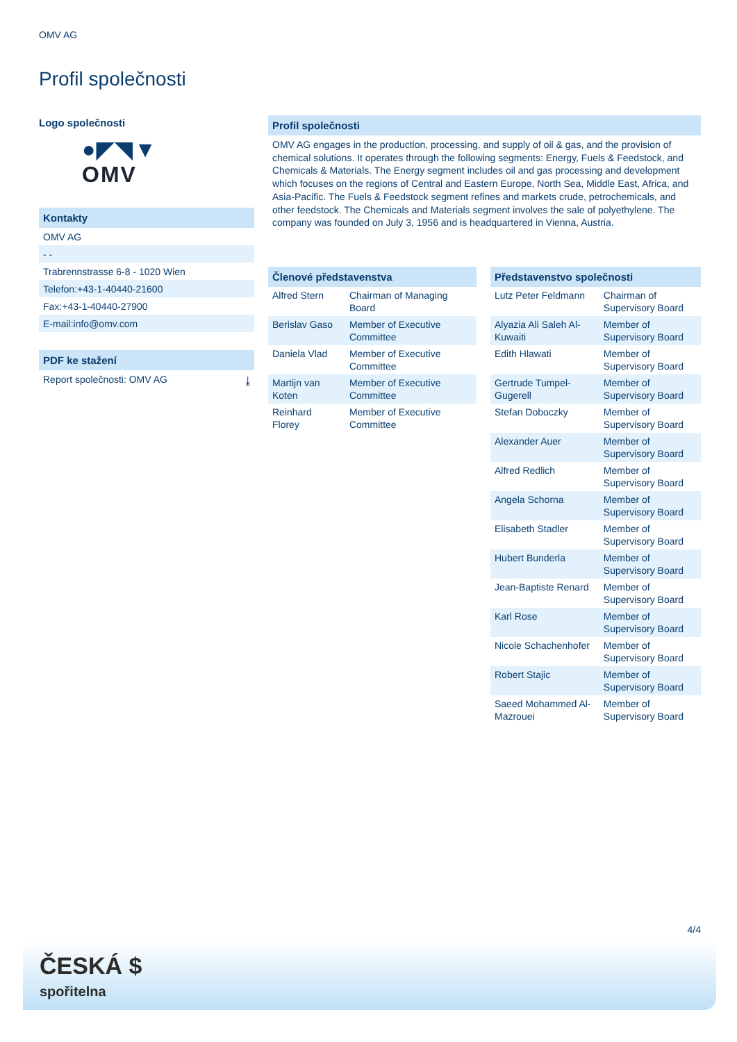OMV AG
Profil společnosti
Logo společnosti
●◤◥▼
OMV
Kontakty
OMV AG
- -
Trabrennstrasse 6-8 - 1020 Wien
Telefon:+43-1-40440-21600
Fax:+43-1-40440-27900
E-mail:info@omv.com
PDF ke stažení
Report společnosti: OMV AG ⤓
Profil společnosti
OMV AG engages in the production, processing, and supply of oil & gas, and the provision of chemical solutions. It operates through the following segments: Energy, Fuels & Feedstock, and Chemicals & Materials. The Energy segment includes oil and gas processing and development which focuses on the regions of Central and Eastern Europe, North Sea, Middle East, Africa, and Asia-Pacific. The Fuels & Feedstock segment refines and markets crude, petrochemicals, and other feedstock. The Chemicals and Materials segment involves the sale of polyethylene. The company was founded on July 3, 1956 and is headquartered in Vienna, Austria.
| Členové představenstva | |
| --- | --- |
| Alfred Stern | Chairman of Managing Board |
| Berislav Gaso | Member of Executive Committee |
| Daniela Vlad | Member of Executive Committee |
| Martijn van Koten | Member of Executive Committee |
| Reinhard Florey | Member of Executive Committee |
| Představenstvo společnosti | |
| --- | --- |
| Lutz Peter Feldmann | Chairman of Supervisory Board |
| Alyazia Ali Saleh Al-Kuwaiti | Member of Supervisory Board |
| Edith Hlawati | Member of Supervisory Board |
| Gertrude Tumpel-Gugerell | Member of Supervisory Board |
| Stefan Doboczky | Member of Supervisory Board |
| Alexander Auer | Member of Supervisory Board |
| Alfred Redlich | Member of Supervisory Board |
| Angela Schorna | Member of Supervisory Board |
| Elisabeth Stadler | Member of Supervisory Board |
| Hubert Bunderla | Member of Supervisory Board |
| Jean-Baptiste Renard | Member of Supervisory Board |
| Karl Rose | Member of Supervisory Board |
| Nicole Schachenhofer | Member of Supervisory Board |
| Robert Stajic | Member of Supervisory Board |
| Saeed Mohammed Al-Mazrouei | Member of Supervisory Board |
4/4
ČESKÁ $
spořitelna